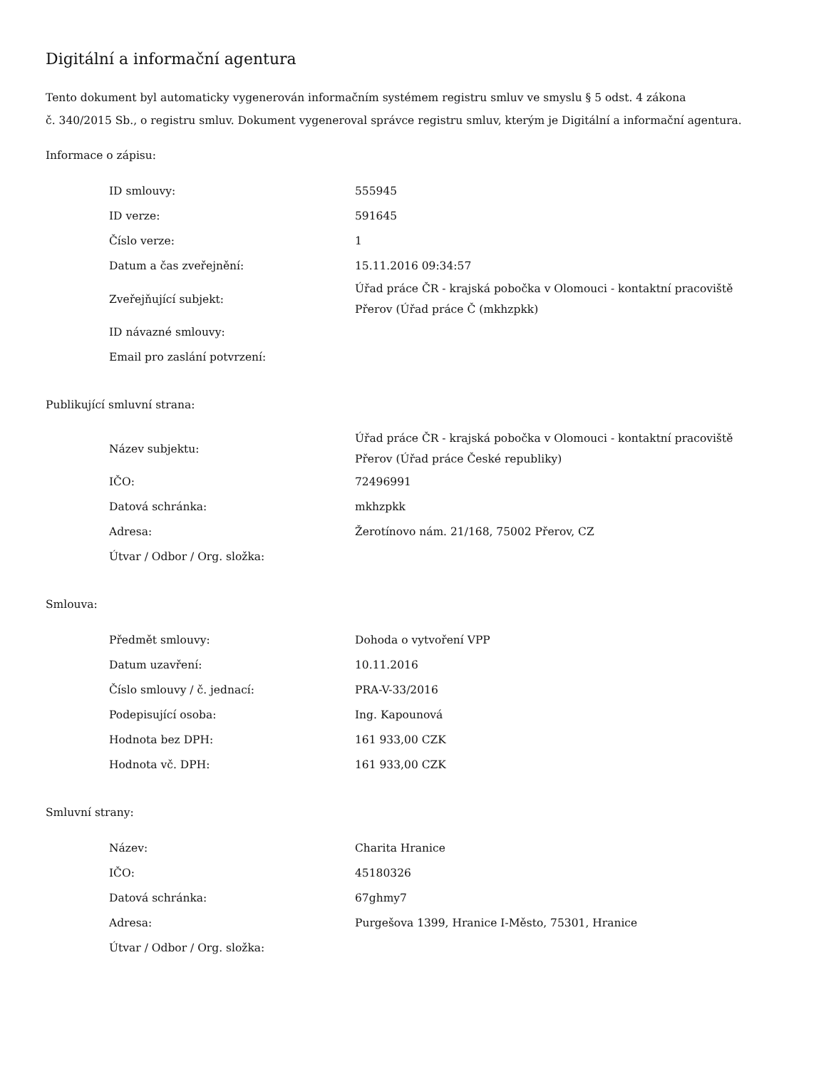Digitální a informační agentura
Tento dokument byl automaticky vygenerován informačním systémem registru smluv ve smyslu § 5 odst. 4 zákona
č. 340/2015 Sb., o registru smluv. Dokument vygeneroval správce registru smluv, kterým je Digitální a informační agentura.
Informace o zápisu:
| ID smlouvy: | 555945 |
| ID verze: | 591645 |
| Číslo verze: | 1 |
| Datum a čas zveřejnění: | 15.11.2016 09:34:57 |
| Zveřejňující subjekt: | Úřad práce ČR - krajská pobočka v Olomouci - kontaktní pracoviště Přerov (Úřad práce Č (mkhzpkk) |
| ID návazné smlouvy: | |
| Email pro zaslání potvrzení: | |
Publikující smluvní strana:
| Název subjektu: | Úřad práce ČR - krajská pobočka v Olomouci - kontaktní pracoviště Přerov (Úřad práce České republiky) |
| IČO: | 72496991 |
| Datová schránka: | mkhzpkk |
| Adresa: | Žerotínovo nám. 21/168, 75002 Přerov, CZ |
| Útvar / Odbor / Org. složka: | |
Smlouva:
| Předmět smlouvy: | Dohoda o vytvoření VPP |
| Datum uzavření: | 10.11.2016 |
| Číslo smlouvy / č. jednací: | PRA-V-33/2016 |
| Podepisující osoba: | Ing. Kapounová |
| Hodnota bez DPH: | 161 933,00 CZK |
| Hodnota vč. DPH: | 161 933,00 CZK |
Smluvní strany:
| Název: | Charita Hranice |
| IČO: | 45180326 |
| Datová schránka: | 67ghmy7 |
| Adresa: | Purgešova 1399, Hranice I-Město, 75301, Hranice |
| Útvar / Odbor / Org. složka: | |